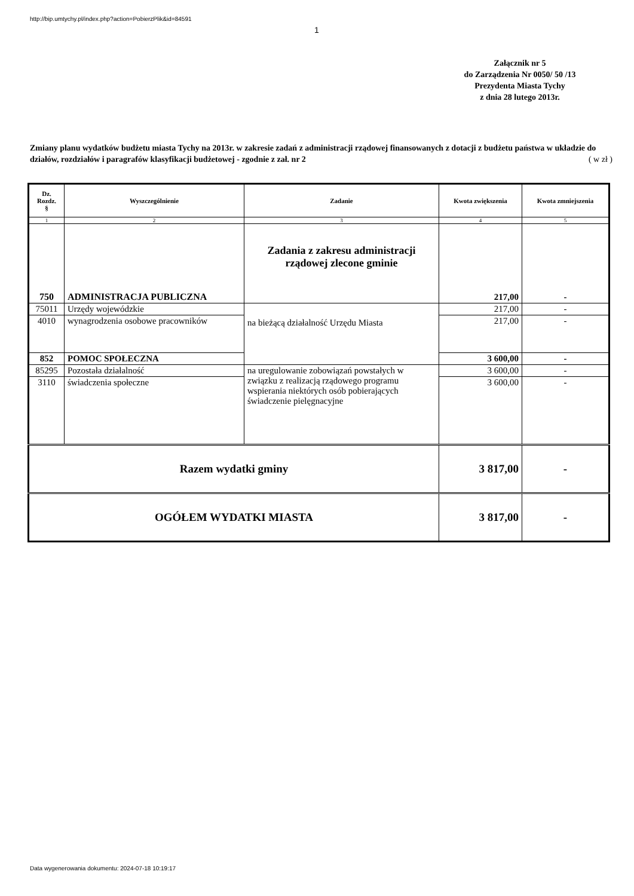http://bip.umtychy.pl/index.php?action=PobierzPlik&id=84591
1
Załącznik nr 5
do Zarządzenia Nr 0050/ 50 /13
Prezydenta Miasta Tychy
z dnia 28 lutego 2013r.
Zmiany planu wydatków budżetu miasta Tychy na 2013r. w zakresie zadań z administracji rządowej finansowanych z dotacji z budżetu państwa w układzie do działów, rozdziałów i paragrafów klasyfikacji budżetowej - zgodnie z zał. nr 2 ( w zł )
| Dz. Rozdz. § | Wyszczególnienie | Zadanie | Kwota zwiększenia | Kwota zmniejszenia |
| --- | --- | --- | --- | --- |
| 1 | 2 | 3 | 4 | 5 |
| 750 | ADMINISTRACJA PUBLICZNA | Zadania z zakresu administracji rządowej zlecone gminie | 217,00 | - |
| 75011 | Urzędy wojewódzkie | na bieżącą działalność Urzędu Miasta | 217,00 | - |
| 4010 | wynagrodzenia osobowe pracowników | | 217,00 | - |
| 852 | POMOC SPOŁECZNA | | 3 600,00 | - |
| 85295 | Pozostała działalność | na uregulowanie zobowiązań powstałych w związku z realizacją rządowego programu wspierania niektórych osób pobierających świadczenie pielęgnacyjne | 3 600,00 | - |
| 3110 | świadczenia społeczne | | 3 600,00 | - |
| Razem wydatki gminy | | | 3 817,00 | - |
| OGÓŁEM WYDATKI MIASTA | | | 3 817,00 | - |
Data wygenerowania dokumentu: 2024-07-18 10:19:17